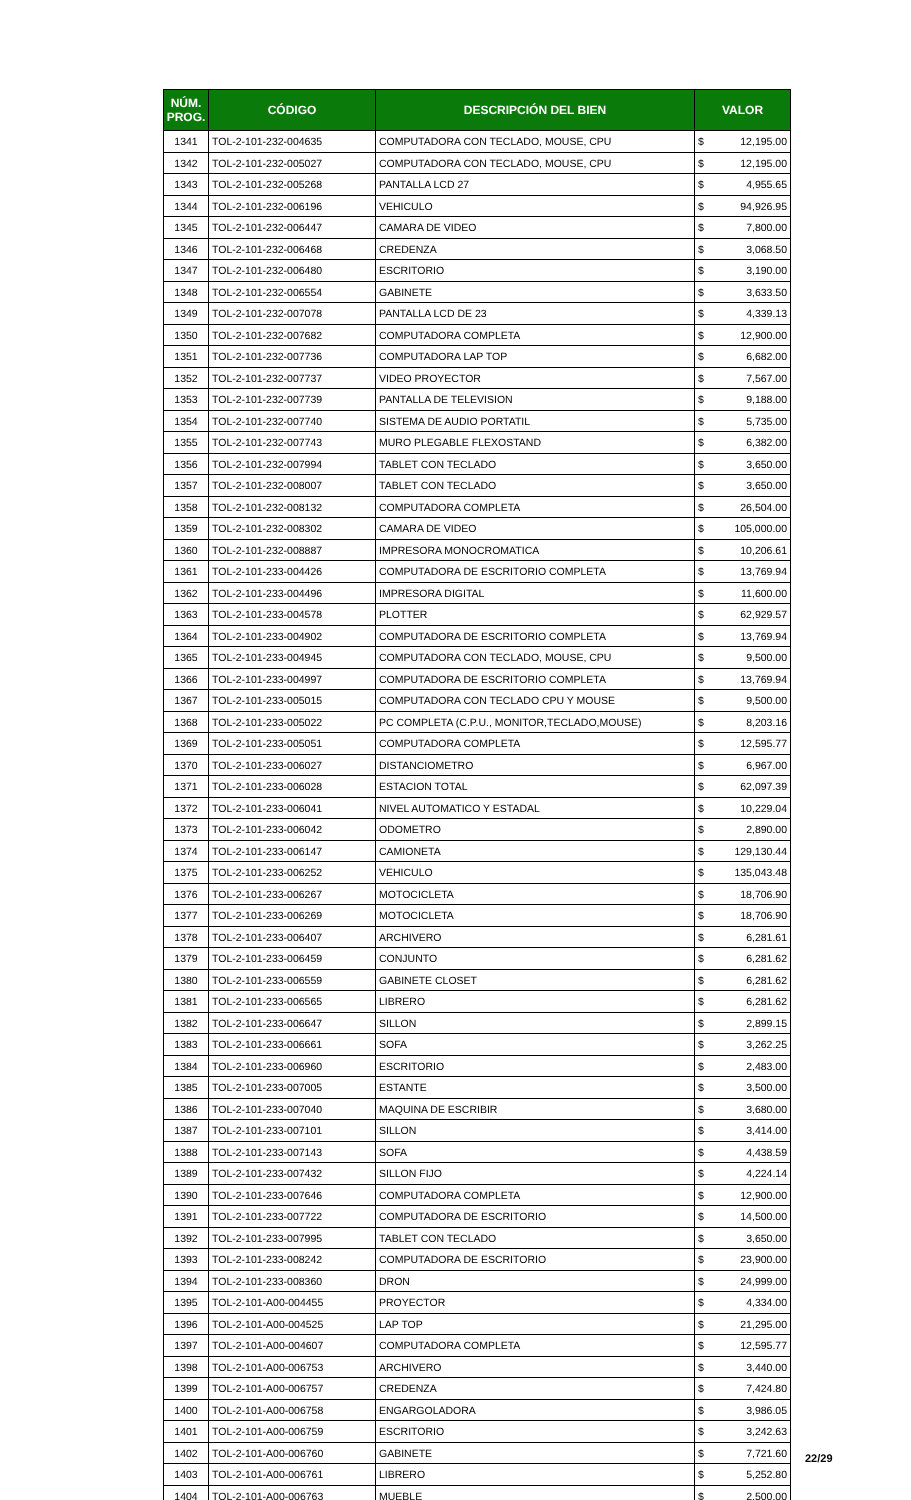| NÚM. PROG. | CÓDIGO | DESCRIPCIÓN DEL BIEN | VALOR | |
| --- | --- | --- | --- | --- |
| 1341 | TOL-2-101-232-004635 | COMPUTADORA CON TECLADO, MOUSE, CPU | $ | 12,195.00 |
| 1342 | TOL-2-101-232-005027 | COMPUTADORA CON TECLADO, MOUSE, CPU | $ | 12,195.00 |
| 1343 | TOL-2-101-232-005268 | PANTALLA LCD 27 | $ | 4,955.65 |
| 1344 | TOL-2-101-232-006196 | VEHICULO | $ | 94,926.95 |
| 1345 | TOL-2-101-232-006447 | CAMARA DE VIDEO | $ | 7,800.00 |
| 1346 | TOL-2-101-232-006468 | CREDENZA | $ | 3,068.50 |
| 1347 | TOL-2-101-232-006480 | ESCRITORIO | $ | 3,190.00 |
| 1348 | TOL-2-101-232-006554 | GABINETE | $ | 3,633.50 |
| 1349 | TOL-2-101-232-007078 | PANTALLA LCD DE 23 | $ | 4,339.13 |
| 1350 | TOL-2-101-232-007682 | COMPUTADORA COMPLETA | $ | 12,900.00 |
| 1351 | TOL-2-101-232-007736 | COMPUTADORA LAP TOP | $ | 6,682.00 |
| 1352 | TOL-2-101-232-007737 | VIDEO PROYECTOR | $ | 7,567.00 |
| 1353 | TOL-2-101-232-007739 | PANTALLA DE TELEVISION | $ | 9,188.00 |
| 1354 | TOL-2-101-232-007740 | SISTEMA DE AUDIO PORTATIL | $ | 5,735.00 |
| 1355 | TOL-2-101-232-007743 | MURO PLEGABLE FLEXOSTAND | $ | 6,382.00 |
| 1356 | TOL-2-101-232-007994 | TABLET CON TECLADO | $ | 3,650.00 |
| 1357 | TOL-2-101-232-008007 | TABLET CON TECLADO | $ | 3,650.00 |
| 1358 | TOL-2-101-232-008132 | COMPUTADORA COMPLETA | $ | 26,504.00 |
| 1359 | TOL-2-101-232-008302 | CAMARA DE VIDEO | $ | 105,000.00 |
| 1360 | TOL-2-101-232-008887 | IMPRESORA MONOCROMATICA | $ | 10,206.61 |
| 1361 | TOL-2-101-233-004426 | COMPUTADORA DE ESCRITORIO COMPLETA | $ | 13,769.94 |
| 1362 | TOL-2-101-233-004496 | IMPRESORA DIGITAL | $ | 11,600.00 |
| 1363 | TOL-2-101-233-004578 | PLOTTER | $ | 62,929.57 |
| 1364 | TOL-2-101-233-004902 | COMPUTADORA DE ESCRITORIO COMPLETA | $ | 13,769.94 |
| 1365 | TOL-2-101-233-004945 | COMPUTADORA CON TECLADO, MOUSE, CPU | $ | 9,500.00 |
| 1366 | TOL-2-101-233-004997 | COMPUTADORA DE ESCRITORIO COMPLETA | $ | 13,769.94 |
| 1367 | TOL-2-101-233-005015 | COMPUTADORA CON TECLADO CPU Y MOUSE | $ | 9,500.00 |
| 1368 | TOL-2-101-233-005022 | PC COMPLETA (C.P.U., MONITOR,TECLADO,MOUSE) | $ | 8,203.16 |
| 1369 | TOL-2-101-233-005051 | COMPUTADORA COMPLETA | $ | 12,595.77 |
| 1370 | TOL-2-101-233-006027 | DISTANCIOMETRO | $ | 6,967.00 |
| 1371 | TOL-2-101-233-006028 | ESTACION TOTAL | $ | 62,097.39 |
| 1372 | TOL-2-101-233-006041 | NIVEL AUTOMATICO Y ESTADAL | $ | 10,229.04 |
| 1373 | TOL-2-101-233-006042 | ODOMETRO | $ | 2,890.00 |
| 1374 | TOL-2-101-233-006147 | CAMIONETA | $ | 129,130.44 |
| 1375 | TOL-2-101-233-006252 | VEHICULO | $ | 135,043.48 |
| 1376 | TOL-2-101-233-006267 | MOTOCICLETA | $ | 18,706.90 |
| 1377 | TOL-2-101-233-006269 | MOTOCICLETA | $ | 18,706.90 |
| 1378 | TOL-2-101-233-006407 | ARCHIVERO | $ | 6,281.61 |
| 1379 | TOL-2-101-233-006459 | CONJUNTO | $ | 6,281.62 |
| 1380 | TOL-2-101-233-006559 | GABINETE CLOSET | $ | 6,281.62 |
| 1381 | TOL-2-101-233-006565 | LIBRERO | $ | 6,281.62 |
| 1382 | TOL-2-101-233-006647 | SILLON | $ | 2,899.15 |
| 1383 | TOL-2-101-233-006661 | SOFA | $ | 3,262.25 |
| 1384 | TOL-2-101-233-006960 | ESCRITORIO | $ | 2,483.00 |
| 1385 | TOL-2-101-233-007005 | ESTANTE | $ | 3,500.00 |
| 1386 | TOL-2-101-233-007040 | MAQUINA DE ESCRIBIR | $ | 3,680.00 |
| 1387 | TOL-2-101-233-007101 | SILLON | $ | 3,414.00 |
| 1388 | TOL-2-101-233-007143 | SOFA | $ | 4,438.59 |
| 1389 | TOL-2-101-233-007432 | SILLON FIJO | $ | 4,224.14 |
| 1390 | TOL-2-101-233-007646 | COMPUTADORA COMPLETA | $ | 12,900.00 |
| 1391 | TOL-2-101-233-007722 | COMPUTADORA DE ESCRITORIO | $ | 14,500.00 |
| 1392 | TOL-2-101-233-007995 | TABLET CON TECLADO | $ | 3,650.00 |
| 1393 | TOL-2-101-233-008242 | COMPUTADORA DE ESCRITORIO | $ | 23,900.00 |
| 1394 | TOL-2-101-233-008360 | DRON | $ | 24,999.00 |
| 1395 | TOL-2-101-A00-004455 | PROYECTOR | $ | 4,334.00 |
| 1396 | TOL-2-101-A00-004525 | LAP TOP | $ | 21,295.00 |
| 1397 | TOL-2-101-A00-004607 | COMPUTADORA COMPLETA | $ | 12,595.77 |
| 1398 | TOL-2-101-A00-006753 | ARCHIVERO | $ | 3,440.00 |
| 1399 | TOL-2-101-A00-006757 | CREDENZA | $ | 7,424.80 |
| 1400 | TOL-2-101-A00-006758 | ENGARGOLADORA | $ | 3,986.05 |
| 1401 | TOL-2-101-A00-006759 | ESCRITORIO | $ | 3,242.63 |
| 1402 | TOL-2-101-A00-006760 | GABINETE | $ | 7,721.60 |
| 1403 | TOL-2-101-A00-006761 | LIBRERO | $ | 5,252.80 |
| 1404 | TOL-2-101-A00-006763 | MUEBLE | $ | 2,500.00 |
22/29